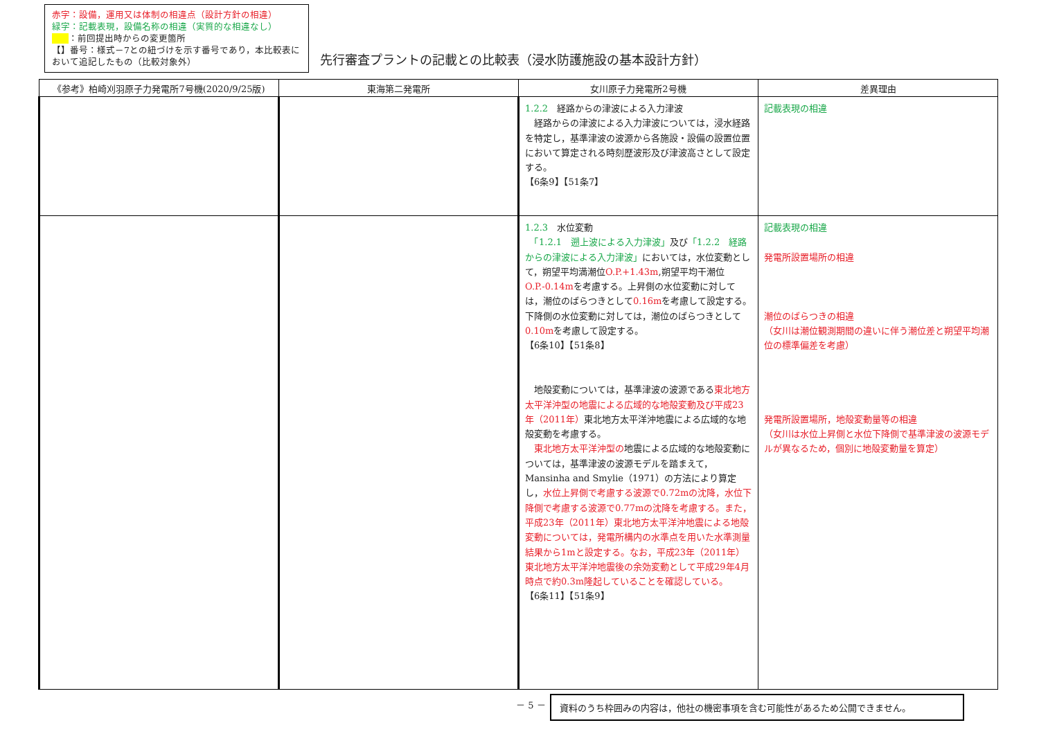赤字：設備，運用又は体制の相違点（設計方針の相違）
緑字：記載表現，設備名称の相違（実質的な相違なし）
：前回提出時からの変更箇所
【】番号：様式－7との紐づけを示す番号であり，本比較表において追記したもの（比較対象外）
先行審査プラントの記載との比較表（浸水防護施設の基本設計方針）
| 《参考》柏崎刈羽原子力発電所7号機(2020/9/25版) | 東海第二発電所 | 女川原子力発電所2号機 | 差異理由 |
| --- | --- | --- | --- |
| | | 1.2.2 経路からの津波による入力津波 経路からの津波による入力津波については，浸水経路を特定し，基準津波の波源から各施設・設備の設置位置において算定される時刻歴波形及び津波高さとして設定する。 【6条9】【51条7】 | 記載表現の相違 |
| | | 1.2.3 水位変動 「1.2.1 遡上波による入力津波」 及び 「1.2.2 経路からの津波による入力津波」 においては，水位変動として，朔望平均満潮位 O.P.+1.43m ,朔望平均干潮位 O.P.-0.14m を考慮する。上昇側の水位変動に対しては，潮位のばらつきとして 0.16m を考慮して設定する。下降側の水位変動に対しては，潮位のばらつきとして 0.10m を考慮して設定する。 【6条10】【51条8】 地殻変動については，基準津波の波源である 東北地方太平洋沖型の地震による広域的な地殻変動及び平成23年（2011年） 東北地方太平洋沖地震による広域的な地殻変動を考慮する。 東北地方太平洋沖型の 地震による広域的な地殻変動については，基準津波の波源モデルを踏まえて，Mansinha and Smylie（1971）の方法により算定し， 水位上昇側で考慮する波源で0.72mの沈降，水位下降側で考慮する波源で0.77mの沈降を考慮する。また，平成23年（2011年）東北地方太平洋沖地震による地殻変動については，発電所構内の水準点を用いた水準測量結果から1mと設定する。なお，平成23年（2011年）東北地方太平洋沖地震後の余効変動として平成29年4月時点で約0.3m隆起していることを確認している。 【6条11】【51条9】 | 記載表現の相違 発電所設置場所の相違 潮位のばらつきの相違 （女川は潮位観測期間の違いに伴う潮位差と朔望平均潮位の標準偏差を考慮） 発電所設置場所，地殻変動量等の相違 （女川は水位上昇側と水位下降側で基準津波の波源モデルが異なるため，個別に地殻変動量を算定） |
－ 5 － 資料のうち枠囲みの内容は，他社の機密事項を含む可能性があるため公開できません。